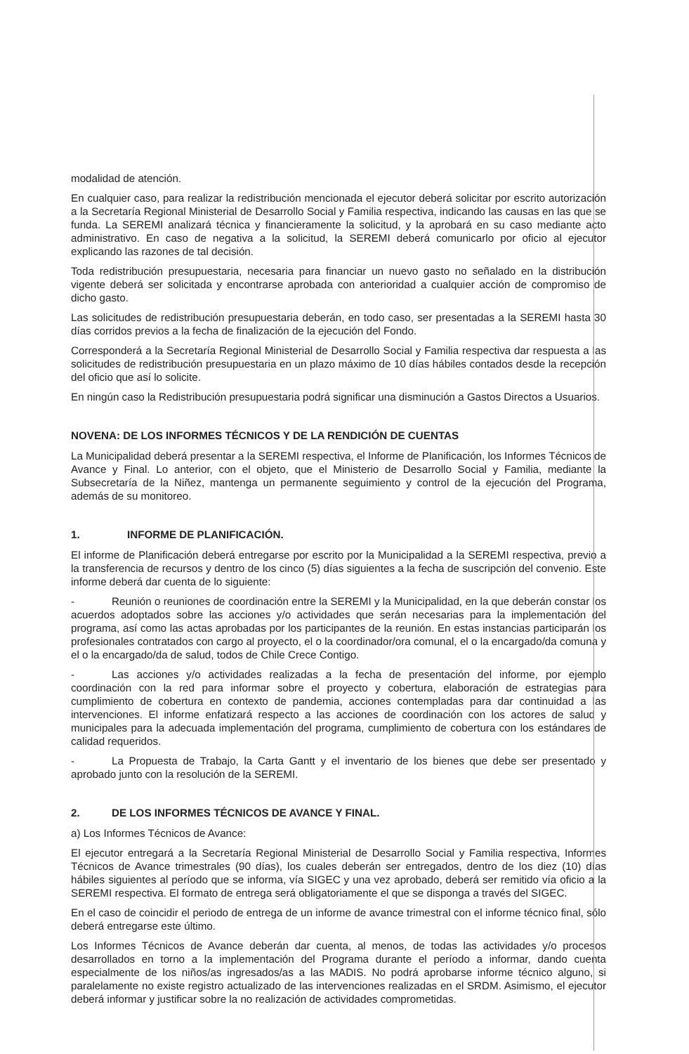modalidad de atención.
En cualquier caso, para realizar la redistribución mencionada el ejecutor deberá solicitar por escrito autorización a la Secretaría Regional Ministerial de Desarrollo Social y Familia respectiva, indicando las causas en las que se funda. La SEREMI analizará técnica y financieramente la solicitud, y la aprobará en su caso mediante acto administrativo. En caso de negativa a la solicitud, la SEREMI deberá comunicarlo por oficio al ejecutor explicando las razones de tal decisión.
Toda redistribución presupuestaria, necesaria para financiar un nuevo gasto no señalado en la distribución vigente deberá ser solicitada y encontrarse aprobada con anterioridad a cualquier acción de compromiso de dicho gasto.
Las solicitudes de redistribución presupuestaria deberán, en todo caso, ser presentadas a la SEREMI hasta 30 días corridos previos a la fecha de finalización de la ejecución del Fondo.
Corresponderá a la Secretaría Regional Ministerial de Desarrollo Social y Familia respectiva dar respuesta a las solicitudes de redistribución presupuestaria en un plazo máximo de 10 días hábiles contados desde la recepción del oficio que así lo solicite.
En ningún caso la Redistribución presupuestaria podrá significar una disminución a Gastos Directos a Usuarios.
NOVENA: DE LOS INFORMES TÉCNICOS Y DE LA RENDICIÓN DE CUENTAS
La Municipalidad deberá presentar a la SEREMI respectiva, el Informe de Planificación, los Informes Técnicos de Avance y Final. Lo anterior, con el objeto, que el Ministerio de Desarrollo Social y Familia, mediante la Subsecretaría de la Niñez, mantenga un permanente seguimiento y control de la ejecución del Programa, además de su monitoreo.
1. INFORME DE PLANIFICACIÓN.
El informe de Planificación deberá entregarse por escrito por la Municipalidad a la SEREMI respectiva, previo a la transferencia de recursos y dentro de los cinco (5) días siguientes a la fecha de suscripción del convenio. Este informe deberá dar cuenta de lo siguiente:
- Reunión o reuniones de coordinación entre la SEREMI y la Municipalidad, en la que deberán constar los acuerdos adoptados sobre las acciones y/o actividades que serán necesarias para la implementación del programa, así como las actas aprobadas por los participantes de la reunión. En estas instancias participarán los profesionales contratados con cargo al proyecto, el o la coordinador/ora comunal, el o la encargado/da comuna y el o la encargado/da de salud, todos de Chile Crece Contigo.
- Las acciones y/o actividades realizadas a la fecha de presentación del informe, por ejemplo coordinación con la red para informar sobre el proyecto y cobertura, elaboración de estrategias para cumplimiento de cobertura en contexto de pandemia, acciones contempladas para dar continuidad a las intervenciones. El informe enfatizará respecto a las acciones de coordinación con los actores de salud y municipales para la adecuada implementación del programa, cumplimiento de cobertura con los estándares de calidad requeridos.
- La Propuesta de Trabajo, la Carta Gantt y el inventario de los bienes que debe ser presentado y aprobado junto con la resolución de la SEREMI.
2. DE LOS INFORMES TÉCNICOS DE AVANCE Y FINAL.
a) Los Informes Técnicos de Avance:
El ejecutor entregará a la Secretaría Regional Ministerial de Desarrollo Social y Familia respectiva, Informes Técnicos de Avance trimestrales (90 días), los cuales deberán ser entregados, dentro de los diez (10) días hábiles siguientes al período que se informa, vía SIGEC y una vez aprobado, deberá ser remitido vía oficio a la SEREMI respectiva. El formato de entrega será obligatoriamente el que se disponga a través del SIGEC.
En el caso de coincidir el periodo de entrega de un informe de avance trimestral con el informe técnico final, sólo deberá entregarse este último.
Los Informes Técnicos de Avance deberán dar cuenta, al menos, de todas las actividades y/o procesos desarrollados en torno a la implementación del Programa durante el período a informar, dando cuenta especialmente de los niños/as ingresados/as a las MADIS. No podrá aprobarse informe técnico alguno, si paralelamente no existe registro actualizado de las intervenciones realizadas en el SRDM. Asimismo, el ejecutor deberá informar y justificar sobre la no realización de actividades comprometidas.